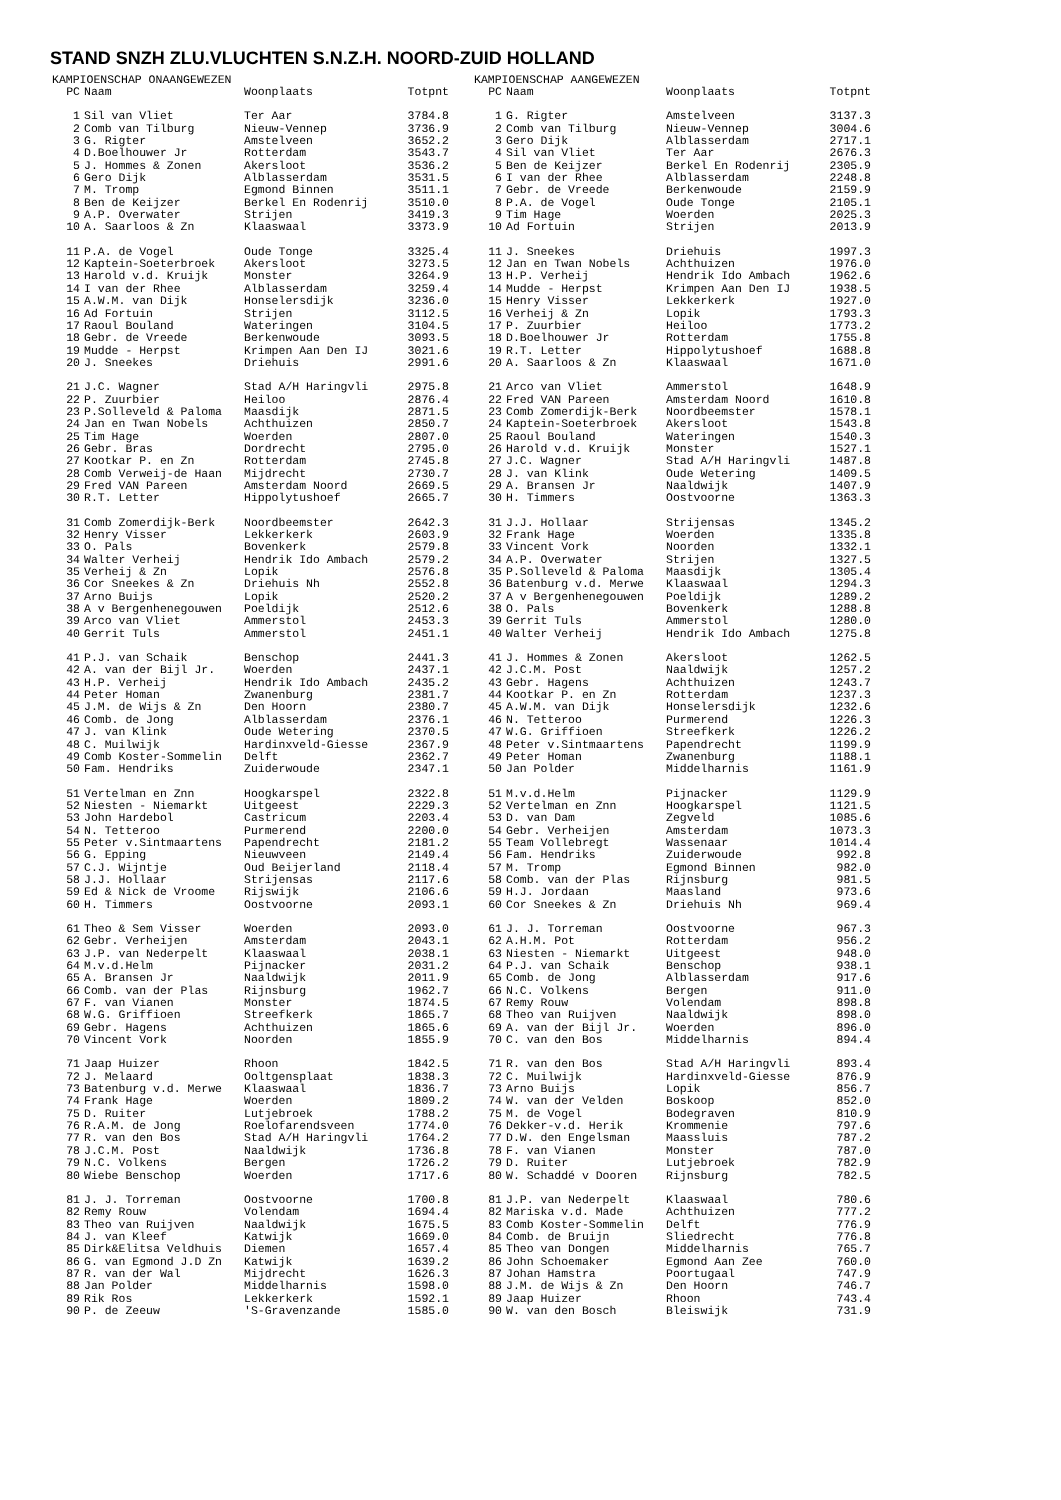STAND SNZH ZLU.VLUCHTEN S.N.Z.H. NOORD-ZUID HOLLAND
KAMPIOENSCHAP ONAANGEWEZEN
| PC | Naam | Woonplaats | Totpnt |
| --- | --- | --- | --- |
| 1 | Sil van Vliet | Ter Aar | 3784.8 |
| 2 | Comb van Tilburg | Nieuw-Vennep | 3736.9 |
| 3 | G. Rigter | Amstelveen | 3652.2 |
| 4 | D.Boelhouwer Jr | Rotterdam | 3543.7 |
| 5 | J. Hommes & Zonen | Akersloot | 3536.2 |
| 6 | Gero Dijk | Alblasserdam | 3531.5 |
| 7 | M. Tromp | Egmond Binnen | 3511.1 |
| 8 | Ben de Keijzer | Berkel En Rodenrij | 3510.0 |
| 9 | A.P. Overwater | Strijen | 3419.3 |
| 10 | A. Saarloos & Zn | Klaaswaal | 3373.9 |
| 11 | P.A. de Vogel | Oude Tonge | 3325.4 |
| 12 | Kaptein-Soeterbroek | Akersloot | 3273.5 |
| 13 | Harold v.d. Kruijk | Monster | 3264.9 |
| 14 | I van der Rhee | Alblasserdam | 3259.4 |
| 15 | A.W.M. van Dijk | Honselersdijk | 3236.0 |
| 16 | Ad Fortuin | Strijen | 3112.5 |
| 17 | Raoul Bouland | Wateringen | 3104.5 |
| 18 | Gebr. de Vreede | Berkenwoude | 3093.5 |
| 19 | Mudde - Herpst | Krimpen Aan Den IJ | 3021.6 |
| 20 | J. Sneekes | Driehuis | 2991.6 |
| 21 | J.C. Wagner | Stad A/H Haringvli | 2975.8 |
| 22 | P. Zuurbier | Heiloo | 2876.4 |
| 23 | P.Solleveld & Paloma | Maasdijk | 2871.5 |
| 24 | Jan en Twan Nobels | Achthuizen | 2850.7 |
| 25 | Tim Hage | Woerden | 2807.0 |
| 26 | Gebr. Bras | Dordrecht | 2795.0 |
| 27 | Kootkar P. en Zn | Rotterdam | 2745.8 |
| 28 | Comb Verweij-de Haan | Mijdrecht | 2730.7 |
| 29 | Fred VAN Pareen | Amsterdam Noord | 2669.5 |
| 30 | R.T. Letter | Hippolytushoef | 2665.7 |
| 31 | Comb Zomerdijk-Berk | Noordbeemster | 2642.3 |
| 32 | Henry Visser | Lekkerkerk | 2603.9 |
| 33 | O. Pals | Bovenkerk | 2579.8 |
| 34 | Walter Verheij | Hendrik Ido Ambach | 2579.2 |
| 35 | Verheij & Zn | Lopik | 2576.8 |
| 36 | Cor Sneekes & Zn | Driehuis Nh | 2552.8 |
| 37 | Arno Buijs | Lopik | 2520.2 |
| 38 | A v Bergenhenegouwen | Poeldijk | 2512.6 |
| 39 | Arco van Vliet | Ammerstol | 2453.3 |
| 40 | Gerrit Tuls | Ammerstol | 2451.1 |
| 41 | P.J. van Schaik | Benschop | 2441.3 |
| 42 | A. van der Bijl Jr. | Woerden | 2437.1 |
| 43 | H.P. Verheij | Hendrik Ido Ambach | 2435.2 |
| 44 | Peter Homan | Zwanenburg | 2381.7 |
| 45 | J.M. de Wijs & Zn | Den Hoorn | 2380.7 |
| 46 | Comb. de Jong | Alblasserdam | 2376.1 |
| 47 | J. van Klink | Oude Wetering | 2370.5 |
| 48 | C. Muilwijk | Hardinxveld-Giesse | 2367.9 |
| 49 | Comb Koster-Sommelin | Delft | 2362.7 |
| 50 | Fam. Hendriks | Zuiderwoude | 2347.1 |
| 51 | Vertelman en Znn | Hoogkarspel | 2322.8 |
| 52 | Niesten - Niemarkt | Uitgeest | 2229.3 |
| 53 | John Hardebol | Castricum | 2203.4 |
| 54 | N. Tetteroo | Purmerend | 2200.0 |
| 55 | Peter v.Sintmaartens | Papendrecht | 2181.2 |
| 56 | G. Epping | Nieuwveen | 2149.4 |
| 57 | C.J. Wijntje | Oud Beijerland | 2118.4 |
| 58 | J.J. Hollaar | Strijensas | 2117.6 |
| 59 | Ed & Nick de Vroome | Rijswijk | 2106.6 |
| 60 | H. Timmers | Oostvoorne | 2093.1 |
| 61 | Theo & Sem Visser | Woerden | 2093.0 |
| 62 | Gebr. Verheijen | Amsterdam | 2043.1 |
| 63 | J.P. van Nederpelt | Klaaswaal | 2038.1 |
| 64 | M.v.d.Helm | Pijnacker | 2031.2 |
| 65 | A. Bransen Jr | Naaldwijk | 2011.9 |
| 66 | Comb. van der Plas | Rijnsburg | 1962.7 |
| 67 | F. van Vianen | Monster | 1874.5 |
| 68 | W.G. Griffioen | Streefkerk | 1865.7 |
| 69 | Gebr. Hagens | Achthuizen | 1865.6 |
| 70 | Vincent Vork | Noorden | 1855.9 |
| 71 | Jaap Huizer | Rhoon | 1842.5 |
| 72 | J. Melaard | Ooltgensplaat | 1838.3 |
| 73 | Batenburg v.d. Merwe | Klaaswaal | 1836.7 |
| 74 | Frank Hage | Woerden | 1809.2 |
| 75 | D. Ruiter | Lutjebroek | 1788.2 |
| 76 | R.A.M. de Jong | Roelofarendsveen | 1774.0 |
| 77 | R. van den Bos | Stad A/H Haringvli | 1764.2 |
| 78 | J.C.M. Post | Naaldwijk | 1736.8 |
| 79 | N.C. Volkens | Bergen | 1726.2 |
| 80 | Wiebe Benschop | Woerden | 1717.6 |
| 81 | J. J. Torreman | Oostvoorne | 1700.8 |
| 82 | Remy Rouw | Volendam | 1694.4 |
| 83 | Theo van Ruijven | Naaldwijk | 1675.5 |
| 84 | J. van Kleef | Katwijk | 1669.0 |
| 85 | Dirk&Elitsa Veldhuis | Diemen | 1657.4 |
| 86 | G. van Egmond J.D Zn | Katwijk | 1639.2 |
| 87 | R. van der Wal | Mijdrecht | 1626.3 |
| 88 | Jan Polder | Middelharnis | 1598.0 |
| 89 | Rik Ros | Lekkerkerk | 1592.1 |
| 90 | P. de Zeeuw | 'S-Gravenzande | 1585.0 |
KAMPIOENSCHAP AANGEWEZEN
| PC | Naam | Woonplaats | Totpnt |
| --- | --- | --- | --- |
| 1 | G. Rigter | Amstelveen | 3137.3 |
| 2 | Comb van Tilburg | Nieuw-Vennep | 3004.6 |
| 3 | Gero Dijk | Alblasserdam | 2717.1 |
| 4 | Sil van Vliet | Ter Aar | 2676.3 |
| 5 | Ben de Keijzer | Berkel En Rodenrij | 2305.9 |
| 6 | I van der Rhee | Alblasserdam | 2248.8 |
| 7 | Gebr. de Vreede | Berkenwoude | 2159.9 |
| 8 | P.A. de Vogel | Oude Tonge | 2105.1 |
| 9 | Tim Hage | Woerden | 2025.3 |
| 10 | Ad Fortuin | Strijen | 2013.9 |
| 11 | J. Sneekes | Driehuis | 1997.3 |
| 12 | Jan en Twan Nobels | Achthuizen | 1976.0 |
| 13 | H.P. Verheij | Hendrik Ido Ambach | 1962.6 |
| 14 | Mudde - Herpst | Krimpen Aan Den IJ | 1938.5 |
| 15 | Henry Visser | Lekkerkerk | 1927.0 |
| 16 | Verheij & Zn | Lopik | 1793.3 |
| 17 | P. Zuurbier | Heiloo | 1773.2 |
| 18 | D.Boelhouwer Jr | Rotterdam | 1755.8 |
| 19 | R.T. Letter | Hippolytushoef | 1688.8 |
| 20 | A. Saarloos & Zn | Klaaswaal | 1671.0 |
| 21 | Arco van Vliet | Ammerstol | 1648.9 |
| 22 | Fred VAN Pareen | Amsterdam Noord | 1610.8 |
| 23 | Comb Zomerdijk-Berk | Noordbeemster | 1578.1 |
| 24 | Kaptein-Soeterbroek | Akersloot | 1543.8 |
| 25 | Raoul Bouland | Wateringen | 1540.3 |
| 26 | Harold v.d. Kruijk | Monster | 1527.1 |
| 27 | J.C. Wagner | Stad A/H Haringvli | 1487.8 |
| 28 | J. van Klink | Oude Wetering | 1409.5 |
| 29 | A. Bransen Jr | Naaldwijk | 1407.9 |
| 30 | H. Timmers | Oostvoorne | 1363.3 |
| 31 | J.J. Hollaar | Strijensas | 1345.2 |
| 32 | Frank Hage | Woerden | 1335.8 |
| 33 | Vincent Vork | Noorden | 1332.1 |
| 34 | A.P. Overwater | Strijen | 1327.5 |
| 35 | P.Solleveld & Paloma | Maasdijk | 1305.4 |
| 36 | Batenburg v.d. Merwe | Klaaswaal | 1294.3 |
| 37 | A v Bergenhenegouwen | Poeldijk | 1289.2 |
| 38 | O. Pals | Bovenkerk | 1288.8 |
| 39 | Gerrit Tuls | Ammerstol | 1280.0 |
| 40 | Walter Verheij | Hendrik Ido Ambach | 1275.8 |
| 41 | J. Hommes & Zonen | Akersloot | 1262.5 |
| 42 | J.C.M. Post | Naaldwijk | 1257.2 |
| 43 | Gebr. Hagens | Achthuizen | 1243.7 |
| 44 | Kootkar P. en Zn | Rotterdam | 1237.3 |
| 45 | A.W.M. van Dijk | Honselersdijk | 1232.6 |
| 46 | N. Tetteroo | Purmerend | 1226.3 |
| 47 | W.G. Griffioen | Streefkerk | 1226.2 |
| 48 | Peter v.Sintmaartens | Papendrecht | 1199.9 |
| 49 | Peter Homan | Zwanenburg | 1188.1 |
| 50 | Jan Polder | Middelharnis | 1161.9 |
| 51 | M.v.d.Helm | Pijnacker | 1129.9 |
| 52 | Vertelman en Znn | Hoogkarspel | 1121.5 |
| 53 | D. van Dam | Zegveld | 1085.6 |
| 54 | Gebr. Verheijen | Amsterdam | 1073.3 |
| 55 | Team Vollebregt | Wassenaar | 1014.4 |
| 56 | Fam. Hendriks | Zuiderwoude | 992.8 |
| 57 | M. Tromp | Egmond Binnen | 982.0 |
| 58 | Comb. van der Plas | Rijnsburg | 981.5 |
| 59 | H.J. Jordaan | Maasland | 973.6 |
| 60 | Cor Sneekes & Zn | Driehuis Nh | 969.4 |
| 61 | J. J. Torreman | Oostvoorne | 967.3 |
| 62 | A.H.M. Pot | Rotterdam | 956.2 |
| 63 | Niesten - Niemarkt | Uitgeest | 948.0 |
| 64 | P.J. van Schaik | Benschop | 938.1 |
| 65 | Comb. de Jong | Alblasserdam | 917.6 |
| 66 | N.C. Volkens | Bergen | 911.0 |
| 67 | Remy Rouw | Volendam | 898.8 |
| 68 | Theo van Ruijven | Naaldwijk | 898.0 |
| 69 | A. van der Bijl Jr. | Woerden | 896.0 |
| 70 | C. van den Bos | Middelharnis | 894.4 |
| 71 | R. van den Bos | Stad A/H Haringvli | 893.4 |
| 72 | C. Muilwijk | Hardinxveld-Giesse | 876.9 |
| 73 | Arno Buijs | Lopik | 856.7 |
| 74 | W. van der Velden | Boskoop | 852.0 |
| 75 | M. de Vogel | Bodegraven | 810.9 |
| 76 | Dekker-v.d. Herik | Krommenie | 797.6 |
| 77 | D.W. den Engelsman | Maassluis | 787.2 |
| 78 | F. van Vianen | Monster | 787.0 |
| 79 | D. Ruiter | Lutjebroek | 782.9 |
| 80 | W. Schaddé v Dooren | Rijnsburg | 782.5 |
| 81 | J.P. van Nederpelt | Klaaswaal | 780.6 |
| 82 | Mariska v.d. Made | Achthuizen | 777.2 |
| 83 | Comb Koster-Sommelin | Delft | 776.9 |
| 84 | Comb. de Bruijn | Sliedrecht | 776.8 |
| 85 | Theo van Dongen | Middelharnis | 765.7 |
| 86 | John Schoemaker | Egmond Aan Zee | 760.0 |
| 87 | Johan Hamstra | Poortugaal | 747.9 |
| 88 | J.M. de Wijs & Zn | Den Hoorn | 746.7 |
| 89 | Jaap Huizer | Rhoon | 743.4 |
| 90 | W. van den Bosch | Bleiswijk | 731.9 |